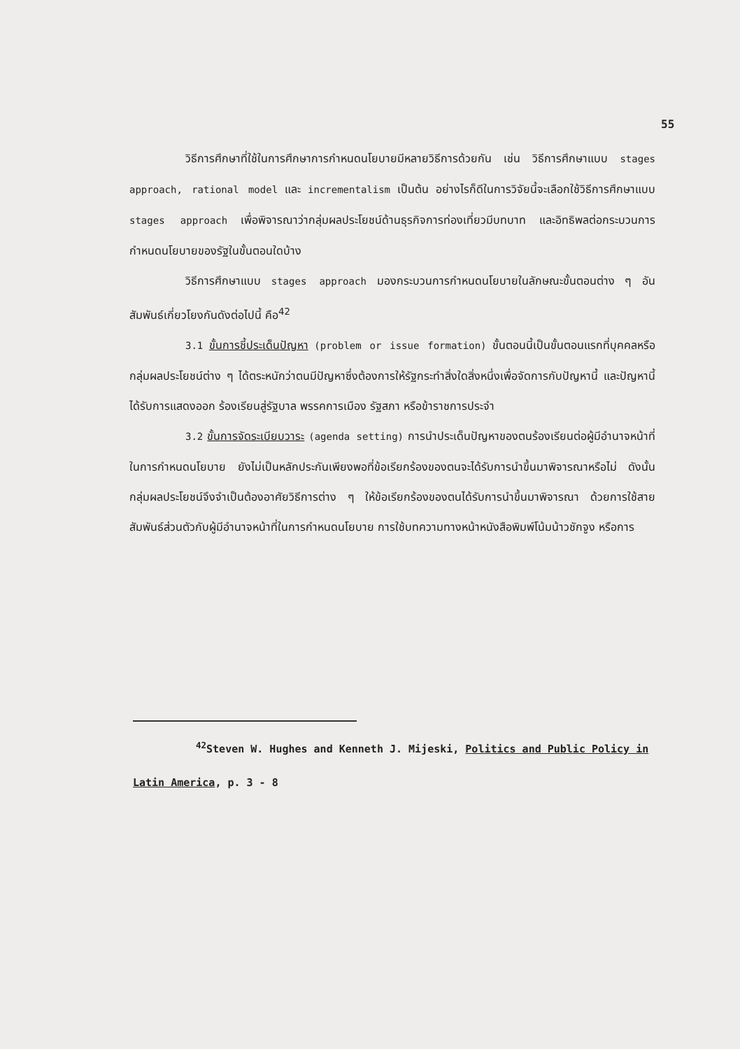55
วิธีการศึกษาที่ใช้ในการศึกษาการกำหนดนโยบายมีหลายวิธีการด้วยกัน เช่น วิธีการศึกษาแบบ stages approach, rational model และ incrementalism เป็นต้น อย่างไรก็ดีในการวิจัยนี้จะเลือกใช้วิธีการศึกษาแบบ stages approach เพื่อพิจารณาว่ากลุ่มผลประโยชน์ด้านธุรกิจการท่องเที่ยวมีบทบาท และอิทธิพลต่อกระบวนการกำหนดนโยบายของรัฐในขั้นตอนใดบ้าง
วิธีการศึกษาแบบ stages approach มองกระบวนการกำหนดนโยบายในลักษณะขั้นตอนต่าง ๆ อันสัมพันธ์เกี่ยวโยงกันดังต่อไปนี้ คือ<sup>42</sup>
3.1 ขั้นการชี้ประเด็นปัญหา (problem or issue formation) ขั้นตอนนี้เป็นขั้นตอนแรกที่บุคคลหรือกลุ่มผลประโยชน์ต่าง ๆ ได้ตระหนักว่าตนมีปัญหาซึ่งต้องการให้รัฐกระทำสิ่งใดสิ่งหนึ่งเพื่อจัดการกับปัญหานี้ และปัญหานี้ได้รับการแสดงออก ร้องเรียนสู่รัฐบาล พรรคการเมือง รัฐสภา หรือข้าราชการประจำ
3.2 ขั้นการจัดระเบียบวาระ (agenda setting) การนำประเด็นปัญหาของตนร้องเรียนต่อผู้มีอำนาจหน้าที่ในการกำหนดนโยบาย ยังไม่เป็นหลักประกันเพียงพอที่ข้อเรียกร้องของตนจะได้รับการนำขึ้นมาพิจารณาหรือไม่ ดังนั้นกลุ่มผลประโยชน์จึงจำเป็นต้องอาศัยวิธีการต่าง ๆ ให้ข้อเรียกร้องของตนได้รับการนำขึ้นมาพิจารณา ด้วยการใช้สายสัมพันธ์ส่วนตัวกับผู้มีอำนาจหน้าที่ในการกำหนดนโยบาย การใช้บทความทางหน้าหนังสือพิมพ์โน้มน้าวชักจูง หรือการ
<sup>42</sup> Steven W. Hughes and Kenneth J. Mijeski, Politics and Public Policy in Latin America, p. 3 - 8